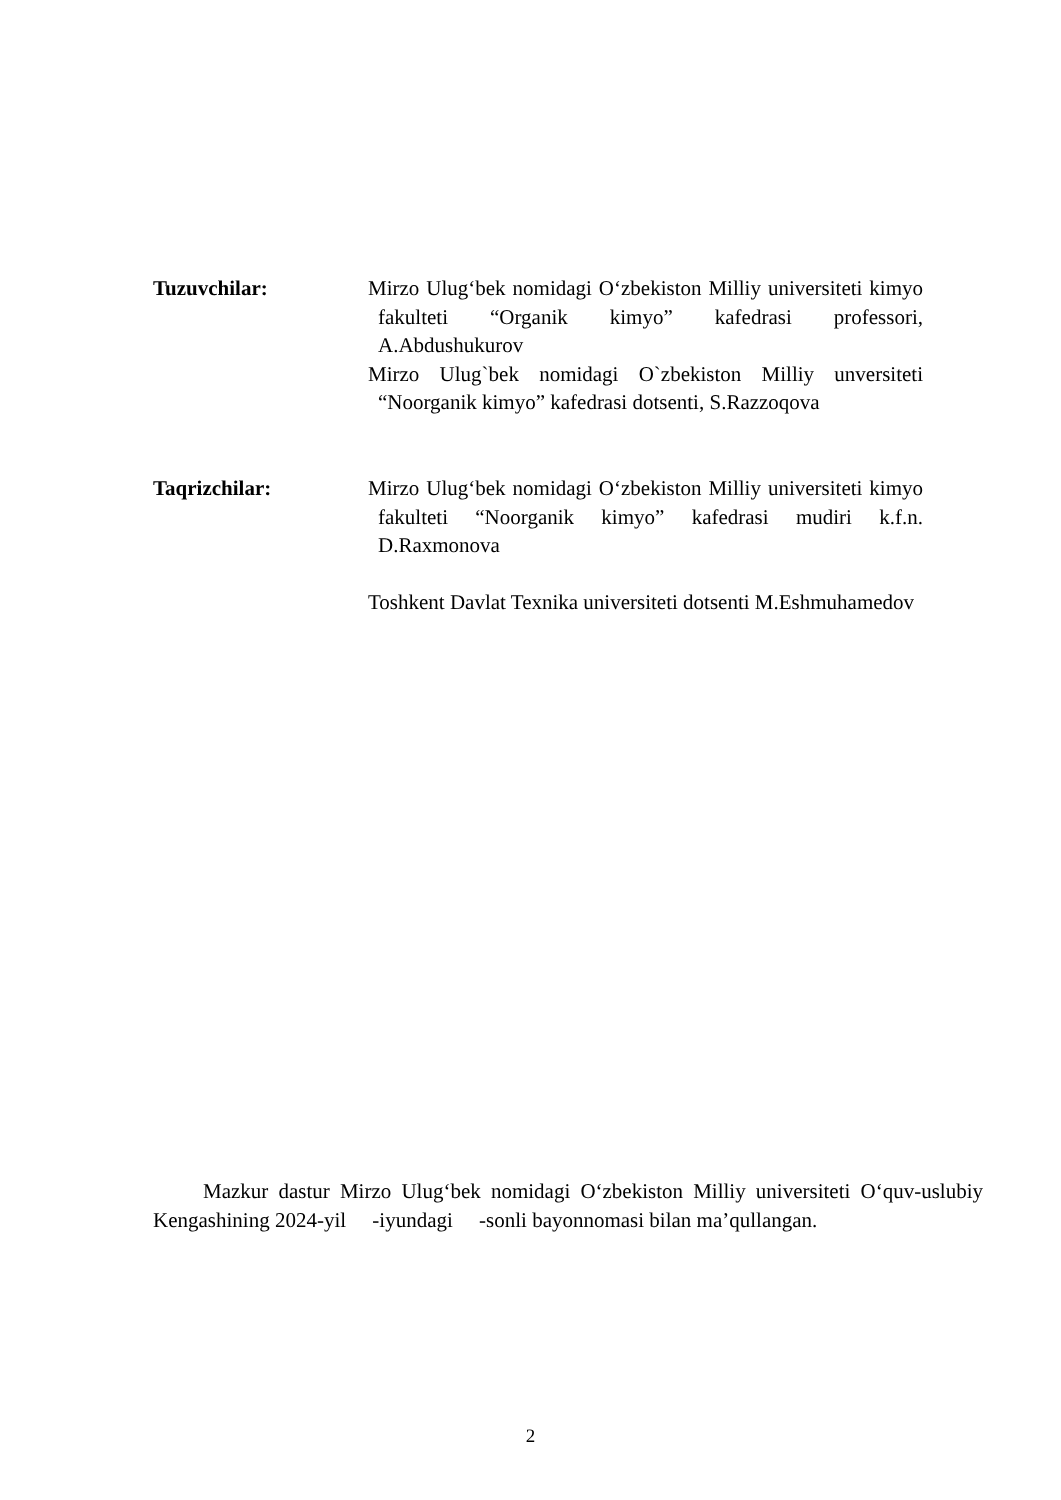Tuzuvchilar: Mirzo Ulug‘bek nomidagi O‘zbekiston Milliy universiteti kimyo fakulteti “Organik kimyo” kafedrasi professori, A.Abdushukurov
Mirzo Ulug`bek nomidagi O`zbekiston Milliy unversiteti “Noorganik kimyo” kafedrasi dotsenti, S.Razzoqova
Taqrizchilar: Mirzo Ulug‘bek nomidagi O‘zbekiston Milliy universiteti kimyo fakulteti “Noorganik kimyo” kafedrasi mudiri k.f.n. D.Raxmonova
Toshkent Davlat Texnika universiteti dotsenti M.Eshmuhamedov
Mazkur dastur Mirzo Ulug‘bek nomidagi O‘zbekiston Milliy universiteti O‘quv-uslubiy Kengashining 2024-yil -iyundagi -sonli bayonnomasi bilan ma’qullangan.
2